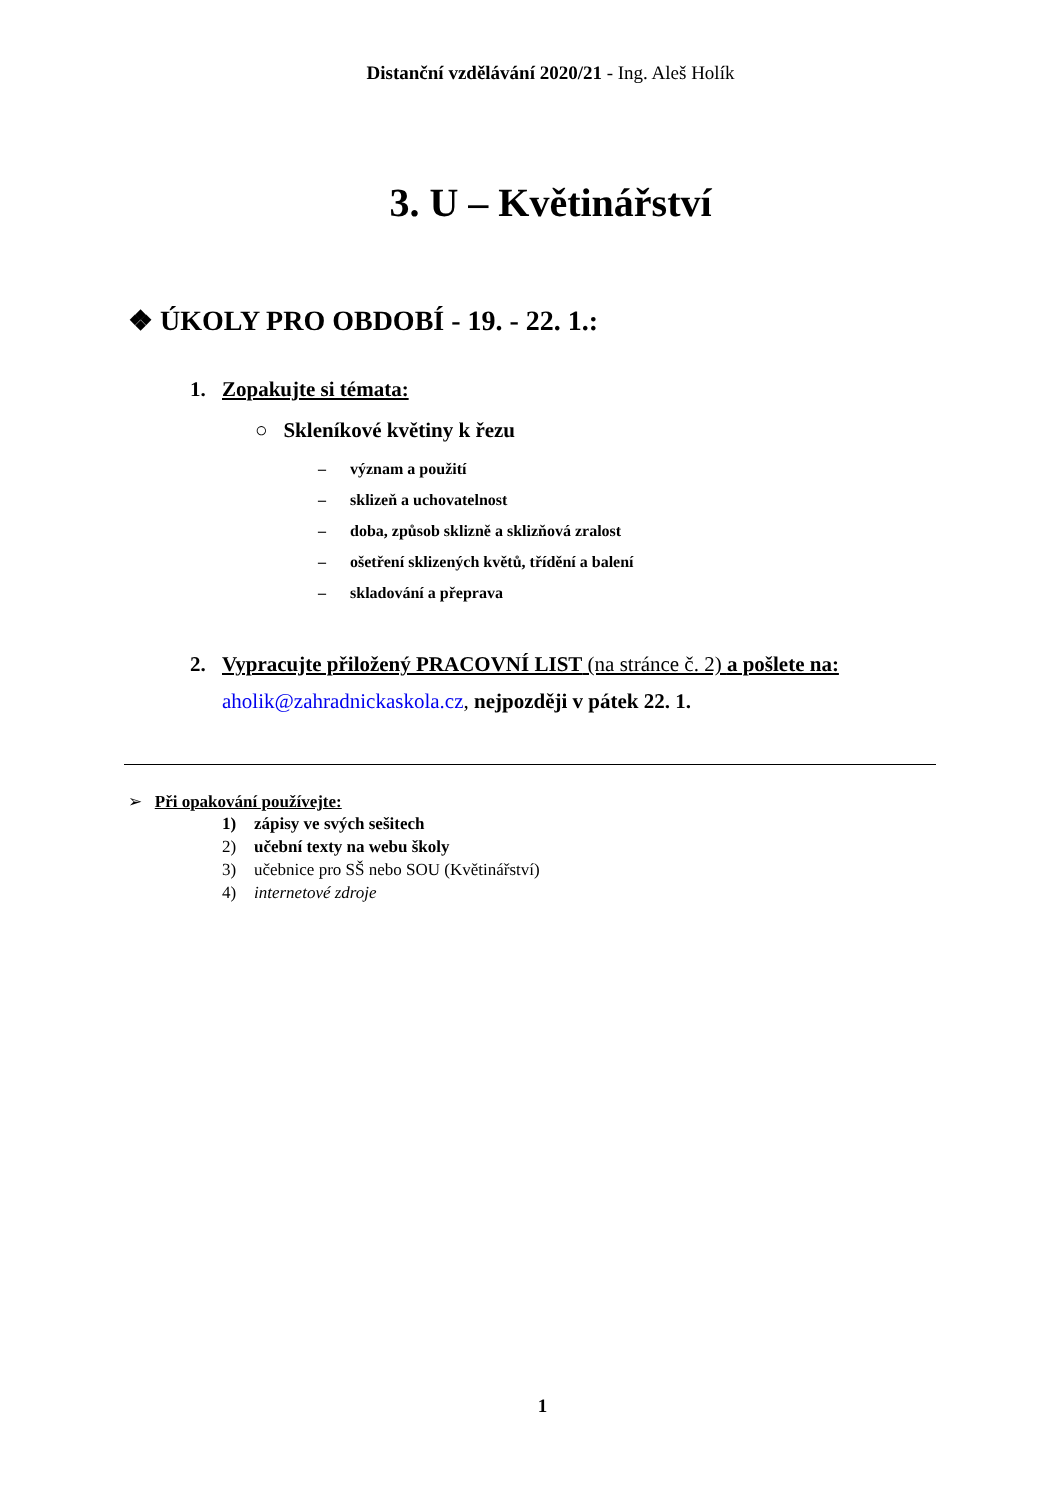Distanční vzdělávání 2020/21 - Ing. Aleš Holík
3. U – Květinářství
❖ ÚKOLY PRO OBDOBÍ - 19. - 22. 1.:
1. Zopakujte si témata:
○ Skleníkové květiny k řezu
– význam a použití
– sklizeň a uchovatelnost
– doba, způsob sklizně a sklizňová zralost
– ošetření sklizených květů, třídění a balení
– skladování a přeprava
2. Vypracujte přiložený PRACOVNÍ LIST (na stránce č. 2) a pošlete na:
aholik@zahradnickaskola.cz, nejpozději v pátek 22. 1.
➢ Při opakování používejte:
1) zápisy ve svých sešitech
2) učební texty na webu školy
3) učebnice pro SŠ nebo SOU (Květinářství)
4) internetové zdroje
1